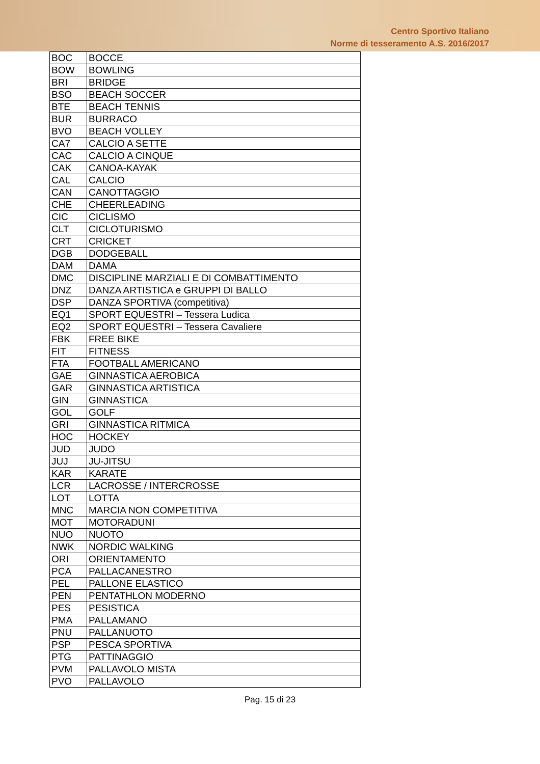Centro Sportivo Italiano
Norme di tesseramento A.S. 2016/2017
| BOC | BOCCE |
| BOW | BOWLING |
| BRI | BRIDGE |
| BSO | BEACH SOCCER |
| BTE | BEACH TENNIS |
| BUR | BURRACO |
| BVO | BEACH VOLLEY |
| CA7 | CALCIO A SETTE |
| CAC | CALCIO A CINQUE |
| CAK | CANOA-KAYAK |
| CAL | CALCIO |
| CAN | CANOTTAGGIO |
| CHE | CHEERLEADING |
| CIC | CICLISMO |
| CLT | CICLOTURISMO |
| CRT | CRICKET |
| DGB | DODGEBALL |
| DAM | DAMA |
| DMC | DISCIPLINE MARZIALI E DI COMBATTIMENTO |
| DNZ | DANZA ARTISTICA e GRUPPI DI BALLO |
| DSP | DANZA SPORTIVA (competitiva) |
| EQ1 | SPORT EQUESTRI – Tessera Ludica |
| EQ2 | SPORT EQUESTRI – Tessera Cavaliere |
| FBK | FREE BIKE |
| FIT | FITNESS |
| FTA | FOOTBALL AMERICANO |
| GAE | GINNASTICA AEROBICA |
| GAR | GINNASTICA ARTISTICA |
| GIN | GINNASTICA |
| GOL | GOLF |
| GRI | GINNASTICA RITMICA |
| HOC | HOCKEY |
| JUD | JUDO |
| JUJ | JU-JITSU |
| KAR | KARATE |
| LCR | LACROSSE / INTERCROSSE |
| LOT | LOTTA |
| MNC | MARCIA NON COMPETITIVA |
| MOT | MOTORADUNI |
| NUO | NUOTO |
| NWK | NORDIC WALKING |
| ORI | ORIENTAMENTO |
| PCA | PALLACANESTRO |
| PEL | PALLONE ELASTICO |
| PEN | PENTATHLON MODERNO |
| PES | PESISTICA |
| PMA | PALLAMANO |
| PNU | PALLANUOTO |
| PSP | PESCA SPORTIVA |
| PTG | PATTINAGGIO |
| PVM | PALLAVOLO MISTA |
| PVO | PALLAVOLO |
Pag. 15 di 23